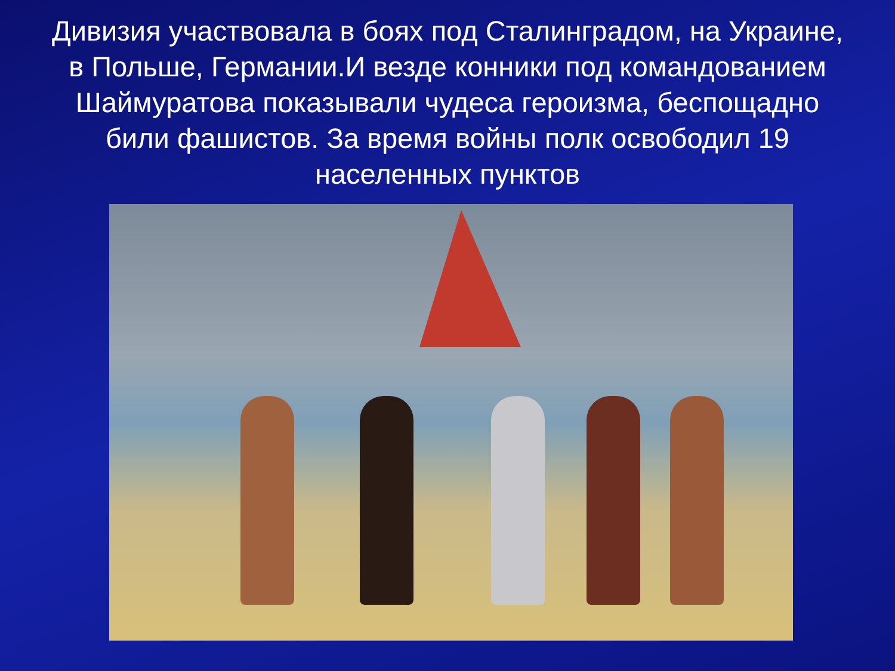Дивизия участвовала в боях под Сталинградом, на Украине, в Польше, Германии.И везде конники под командованием Шаймуратова показывали чудеса героизма, беспощадно били фашистов. За время войны полк освободил 19 населенных пунктов